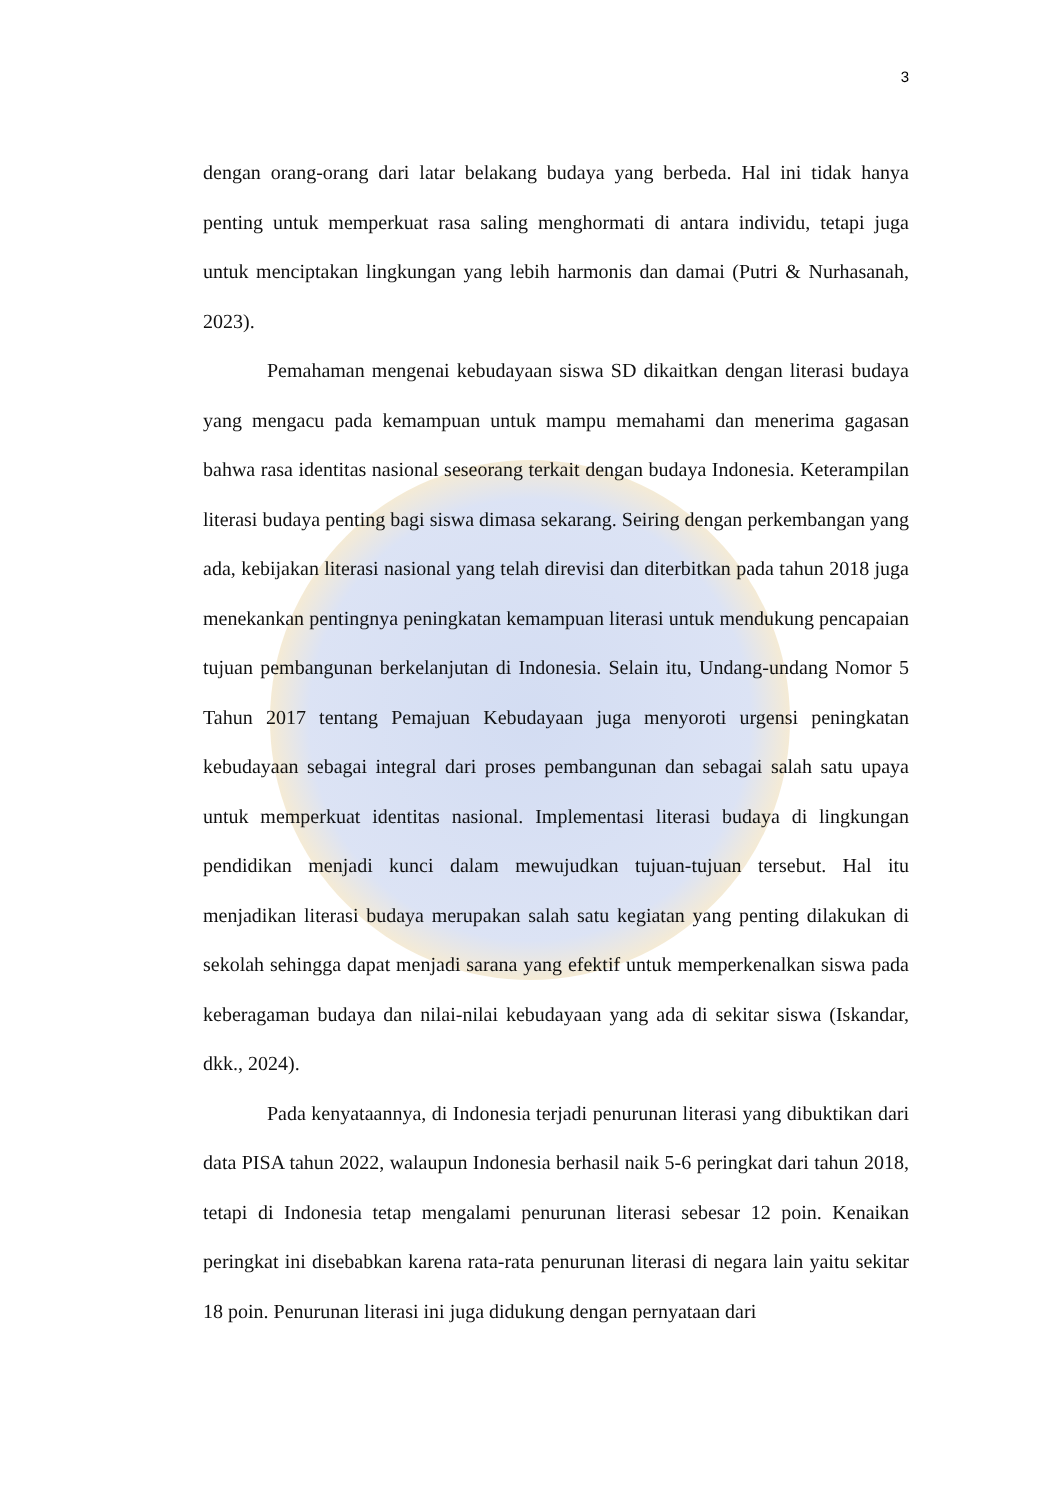3
dengan orang-orang dari latar belakang budaya yang berbeda. Hal ini tidak hanya penting untuk memperkuat rasa saling menghormati di antara individu, tetapi juga untuk menciptakan lingkungan yang lebih harmonis dan damai (Putri & Nurhasanah, 2023).
Pemahaman mengenai kebudayaan siswa SD dikaitkan dengan literasi budaya yang mengacu pada kemampuan untuk mampu memahami dan menerima gagasan bahwa rasa identitas nasional seseorang terkait dengan budaya Indonesia. Keterampilan literasi budaya penting bagi siswa dimasa sekarang. Seiring dengan perkembangan yang ada, kebijakan literasi nasional yang telah direvisi dan diterbitkan pada tahun 2018 juga menekankan pentingnya peningkatan kemampuan literasi untuk mendukung pencapaian tujuan pembangunan berkelanjutan di Indonesia. Selain itu, Undang-undang Nomor 5 Tahun 2017 tentang Pemajuan Kebudayaan juga menyoroti urgensi peningkatan kebudayaan sebagai integral dari proses pembangunan dan sebagai salah satu upaya untuk memperkuat identitas nasional. Implementasi literasi budaya di lingkungan pendidikan menjadi kunci dalam mewujudkan tujuan-tujuan tersebut. Hal itu menjadikan literasi budaya merupakan salah satu kegiatan yang penting dilakukan di sekolah sehingga dapat menjadi sarana yang efektif untuk memperkenalkan siswa pada keberagaman budaya dan nilai-nilai kebudayaan yang ada di sekitar siswa (Iskandar, dkk., 2024).
Pada kenyataannya, di Indonesia terjadi penurunan literasi yang dibuktikan dari data PISA tahun 2022, walaupun Indonesia berhasil naik 5-6 peringkat dari tahun 2018, tetapi di Indonesia tetap mengalami penurunan literasi sebesar 12 poin. Kenaikan peringkat ini disebabkan karena rata-rata penurunan literasi di negara lain yaitu sekitar 18 poin. Penurunan literasi ini juga didukung dengan pernyataan dari